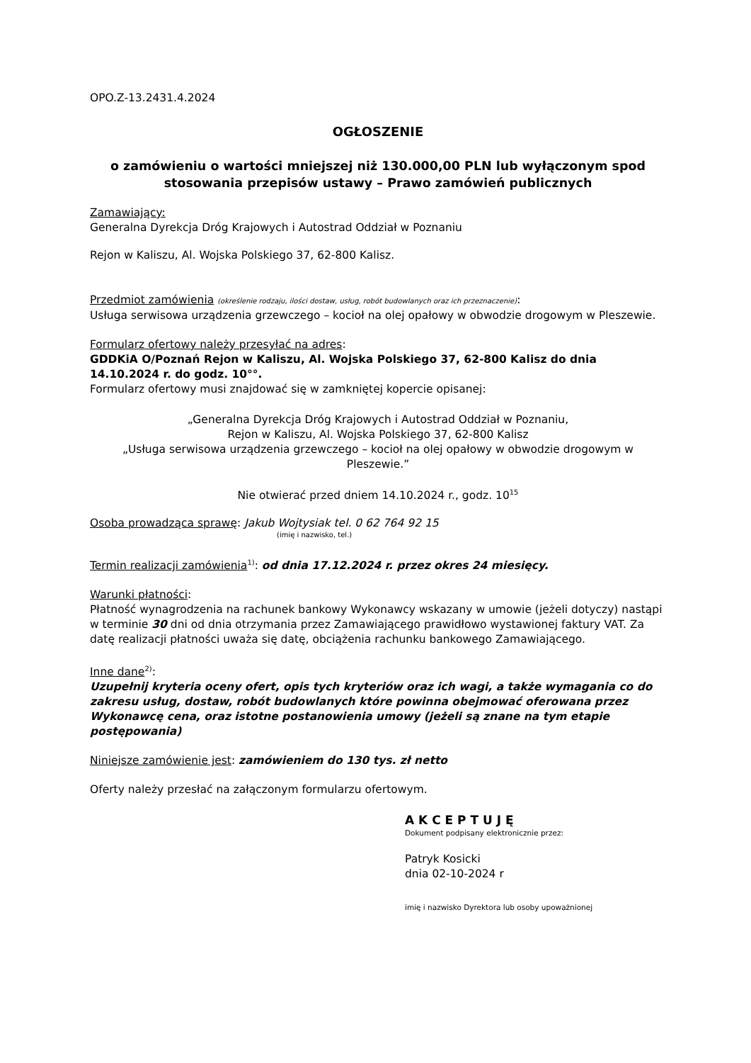OPO.Z-13.2431.4.2024
OGŁOSZENIE
o zamówieniu o wartości mniejszej niż 130.000,00 PLN lub wyłączonym spod stosowania przepisów ustawy – Prawo zamówień publicznych
Zamawiający:
Generalna Dyrekcja Dróg Krajowych i Autostrad Oddział w Poznaniu
Rejon w Kaliszu, Al. Wojska Polskiego 37, 62-800 Kalisz.
Przedmiot zamówienia (określenie rodzaju, ilości dostaw, usług, robót budowlanych oraz ich przeznaczenie):
Usługa serwisowa urządzenia grzewczego – kocioł na olej opałowy w obwodzie drogowym w Pleszewie.
Formularz ofertowy należy przesyłać na adres:
GDDKiA O/Poznań Rejon w Kaliszu, Al. Wojska Polskiego 37, 62-800 Kalisz do dnia 14.10.2024 r. do godz. 10°°.
Formularz ofertowy musi znajdować się w zamkniętej kopercie opisanej:
„Generalna Dyrekcja Dróg Krajowych i Autostrad Oddział w Poznaniu,
Rejon w Kaliszu, Al. Wojska Polskiego 37, 62-800 Kalisz
„Usługa serwisowa urządzenia grzewczego – kocioł na olej opałowy w obwodzie drogowym w Pleszewie.”
Nie otwierać przed dniem 14.10.2024 r., godz. 10<sup>15</sup>
Osoba prowadząca sprawę: Jakub Wojtysiak tel. 0 62 764 92 15
(imię i nazwisko, tel.)
Termin realizacji zamówienia<sup>1)</sup>: od dnia 17.12.2024 r. przez okres 24 miesięcy.
Warunki płatności:
Płatność wynagrodzenia na rachunek bankowy Wykonawcy wskazany w umowie (jeżeli dotyczy) nastąpi w terminie 30 dni od dnia otrzymania przez Zamawiającego prawidłowo wystawionej faktury VAT. Za datę realizacji płatności uważa się datę, obciążenia rachunku bankowego Zamawiającego.
Inne dane<sup>2)</sup>:
Uzupełnij kryteria oceny ofert, opis tych kryteriów oraz ich wagi, a także wymagania co do zakresu usług, dostaw, robót budowlanych które powinna obejmować oferowana przez Wykonawcę cena, oraz istotne postanowienia umowy (jeżeli są znane na tym etapie postępowania)
Niniejsze zamówienie jest: zamówieniem do 130 tys. zł netto
Oferty należy przesłać na załączonym formularzu ofertowym.
A K C E P T U J Ę
Dokument podpisany elektronicznie przez:
Patryk Kosicki
dnia 02-10-2024 r
imię i nazwisko Dyrektora lub osoby upoważnionej